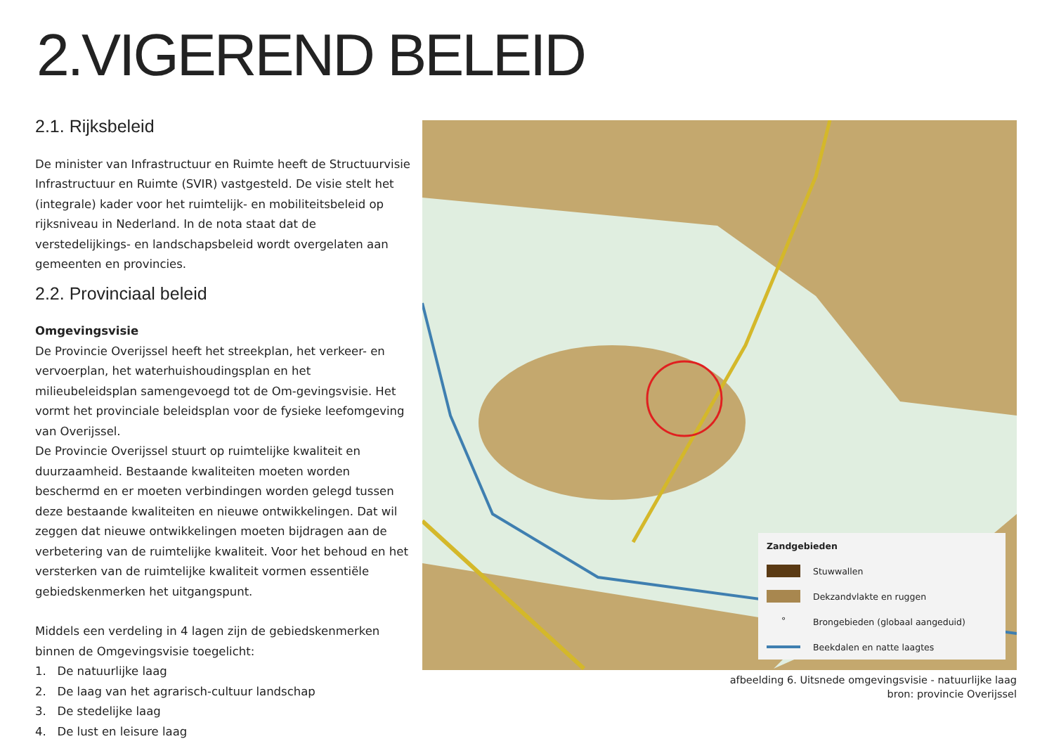2.VIGEREND BELEID
2.1. Rijksbeleid
De minister van Infrastructuur en Ruimte heeft de Structuurvisie Infrastructuur en Ruimte (SVIR) vastgesteld. De visie stelt het (integrale) kader voor het ruimtelijk- en mobiliteitsbeleid op rijksniveau in Nederland. In de nota staat dat de verstedelijkings- en landschapsbeleid wordt overgelaten aan gemeenten en provincies.
2.2. Provinciaal beleid
Omgevingsvisie
De Provincie Overijssel heeft het streekplan, het verkeer- en vervoerplan, het waterhuishoudingsplan en het milieubeleidsplan samengevoegd tot de Om-gevingsvisie. Het vormt het provinciale beleidsplan voor de fysieke leefomgeving van Overijssel.
De Provincie Overijssel stuurt op ruimtelijke kwaliteit en duurzaamheid. Bestaande kwaliteiten moeten worden beschermd en er moeten verbindingen worden gelegd tussen deze bestaande kwaliteiten en nieuwe ontwikkelingen. Dat wil zeggen dat nieuwe ontwikkelingen moeten bijdragen aan de verbetering van de ruimtelijke kwaliteit. Voor het behoud en het versterken van de ruimtelijke kwaliteit vormen essentiële gebiedskenmerken het uitgangspunt.
Middels een verdeling in 4 lagen zijn de gebiedskenmerken binnen de Omgevingsvisie toegelicht:
1. De natuurlijke laag
2. De laag van het agrarisch-cultuur landschap
3. De stedelijke laag
4. De lust en leisure laag
Zandgebieden
Stuwwallen
Dekzandvlakte en ruggen
° Brongebieden (globaal aangeduid)
Beekdalen en natte laagtes
afbeelding 6. Uitsnede omgevingsvisie - natuurlijke laag
bron: provincie Overijssel